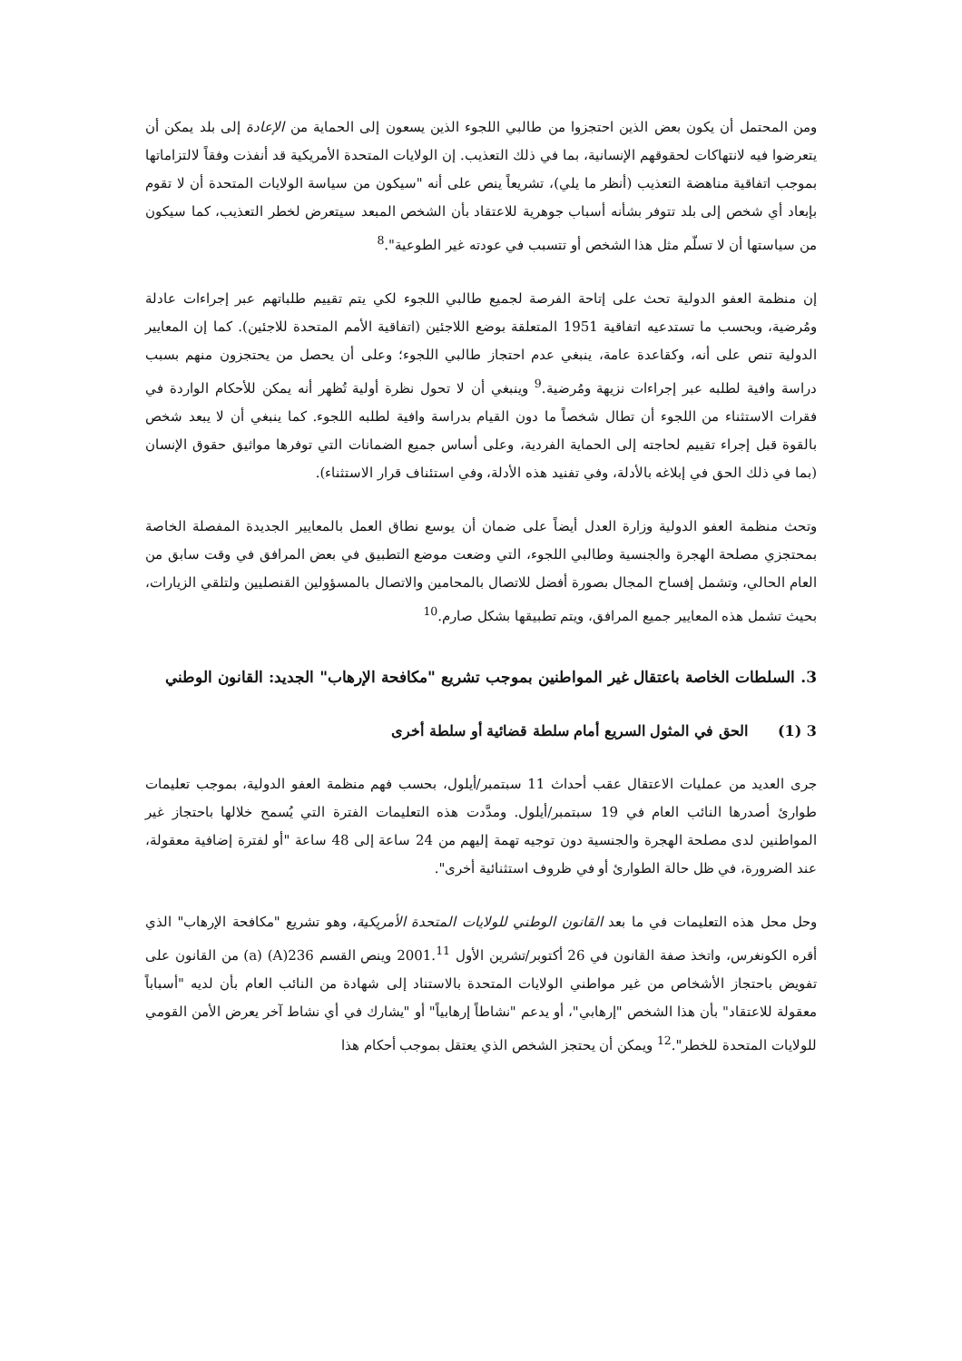ومن المحتمل أن يكون بعض الذين احتجزوا من طالبي اللجوء الذين يسعون إلى الحماية من الإعادة إلى بلد يمكن أن يتعرضوا فيه لانتهاكات لحقوقهم الإنسانية، بما في ذلك التعذيب. إن الولايات المتحدة الأمريكية قد أنفذت وفقاً لالتزاماتها بموجب اتفاقية مناهضة التعذيب (أنظر ما يلي)، تشريعاً ينص على أنه "سيكون من سياسة الولايات المتحدة أن لا تقوم بإبعاد أي شخص إلى بلد تتوفر بشأنه أسباب جوهرية للاعتقاد بأن الشخص المبعد سيتعرض لخطر التعذيب، كما سيكون من سياستها أن لا تسلّم مثل هذا الشخص أو تتسبب في عودته غير الطوعية".<sup>8</sup>
إن منظمة العفو الدولية تحث على إتاحة الفرصة لجميع طالبي اللجوء لكي يتم تقييم طلباتهم عبر إجراءات عادلة ومُرضية، وبحسب ما تستدعيه اتفاقية 1951 المتعلقة بوضع اللاجئين (اتفاقية الأمم المتحدة للاجئين). كما إن المعايير الدولية تنص على أنه، وكقاعدة عامة، ينبغي عدم احتجاز طالبي اللجوء؛ وعلى أن يحصل من يحتجزون منهم بسبب دراسة وافية لطلبه عبر إجراءات نزيهة ومُرضية.<sup>9</sup> وينبغي أن لا تحول نظرة أولية تُظهر أنه يمكن للأحكام الواردة في فقرات الاستثناء من اللجوء أن تطال شخصاً ما دون القيام بدراسة وافية لطلبه اللجوء. كما ينبغي أن لا يبعد شخص بالقوة قبل إجراء تقييم لحاجته إلى الحماية الفردية، وعلى أساس جميع الضمانات التي توفرها مواثيق حقوق الإنسان (بما في ذلك الحق في إبلاغه بالأدلة، وفي تفنيد هذه الأدلة، وفي استئناف قرار الاستثناء).
وتحث منظمة العفو الدولية وزارة العدل أيضاً على ضمان أن يوسع نطاق العمل بالمعايير الجديدة المفصلة الخاصة بمحتجزي مصلحة الهجرة والجنسية وطالبي اللجوء، التي وضعت موضع التطبيق في بعض المرافق في وقت سابق من العام الحالي، وتشمل إفساح المجال بصورة أفضل للاتصال بالمحامين والاتصال بالمسؤولين القنصليين ولتلقي الزيارات، بحيث تشمل هذه المعايير جميع المرافق، ويتم تطبيقها بشكل صارم.<sup>10</sup>
3. السلطات الخاصة باعتقال غير المواطنين بموجب تشريع "مكافحة الإرهاب" الجديد: القانون الوطني
3 (1) الحق في المثول السريع أمام سلطة قضائية أو سلطة أخرى
جرى العديد من عمليات الاعتقال عقب أحداث 11 سبتمبر/أيلول، بحسب فهم منظمة العفو الدولية، بموجب تعليمات طوارئ أصدرها النائب العام في 19 سبتمبر/أيلول. ومدَّدت هذه التعليمات الفترة التي يُسمح خلالها باحتجاز غير المواطنين لدى مصلحة الهجرة والجنسية دون توجيه تهمة إليهم من 24 ساعة إلى 48 ساعة "أو لفترة إضافية معقولة، عند الضرورة، في ظل حالة الطوارئ أو في ظروف استثنائية أخرى".
وحل محل هذه التعليمات في ما بعد القانون الوطني للولايات المتحدة الأمريكية، وهو تشريع "مكافحة الإرهاب" الذي أقره الكونغرس، واتخذ صفة القانون في 26 أكتوبر/تشرين الأول 2001.<sup>11</sup> وينص القسم 236(A) (a) من القانون على تفويض باحتجاز الأشخاص من غير مواطني الولايات المتحدة بالاستناد إلى شهادة من النائب العام بأن لديه "أسباباً معقولة للاعتقاد" بأن هذا الشخص "إرهابي"، أو يدعم "نشاطاً إرهابياً" أو "يشارك في أي نشاط آخر يعرض الأمن القومي للولايات المتحدة للخطر".<sup>12</sup> ويمكن أن يحتجز الشخص الذي يعتقل بموجب أحكام هذا